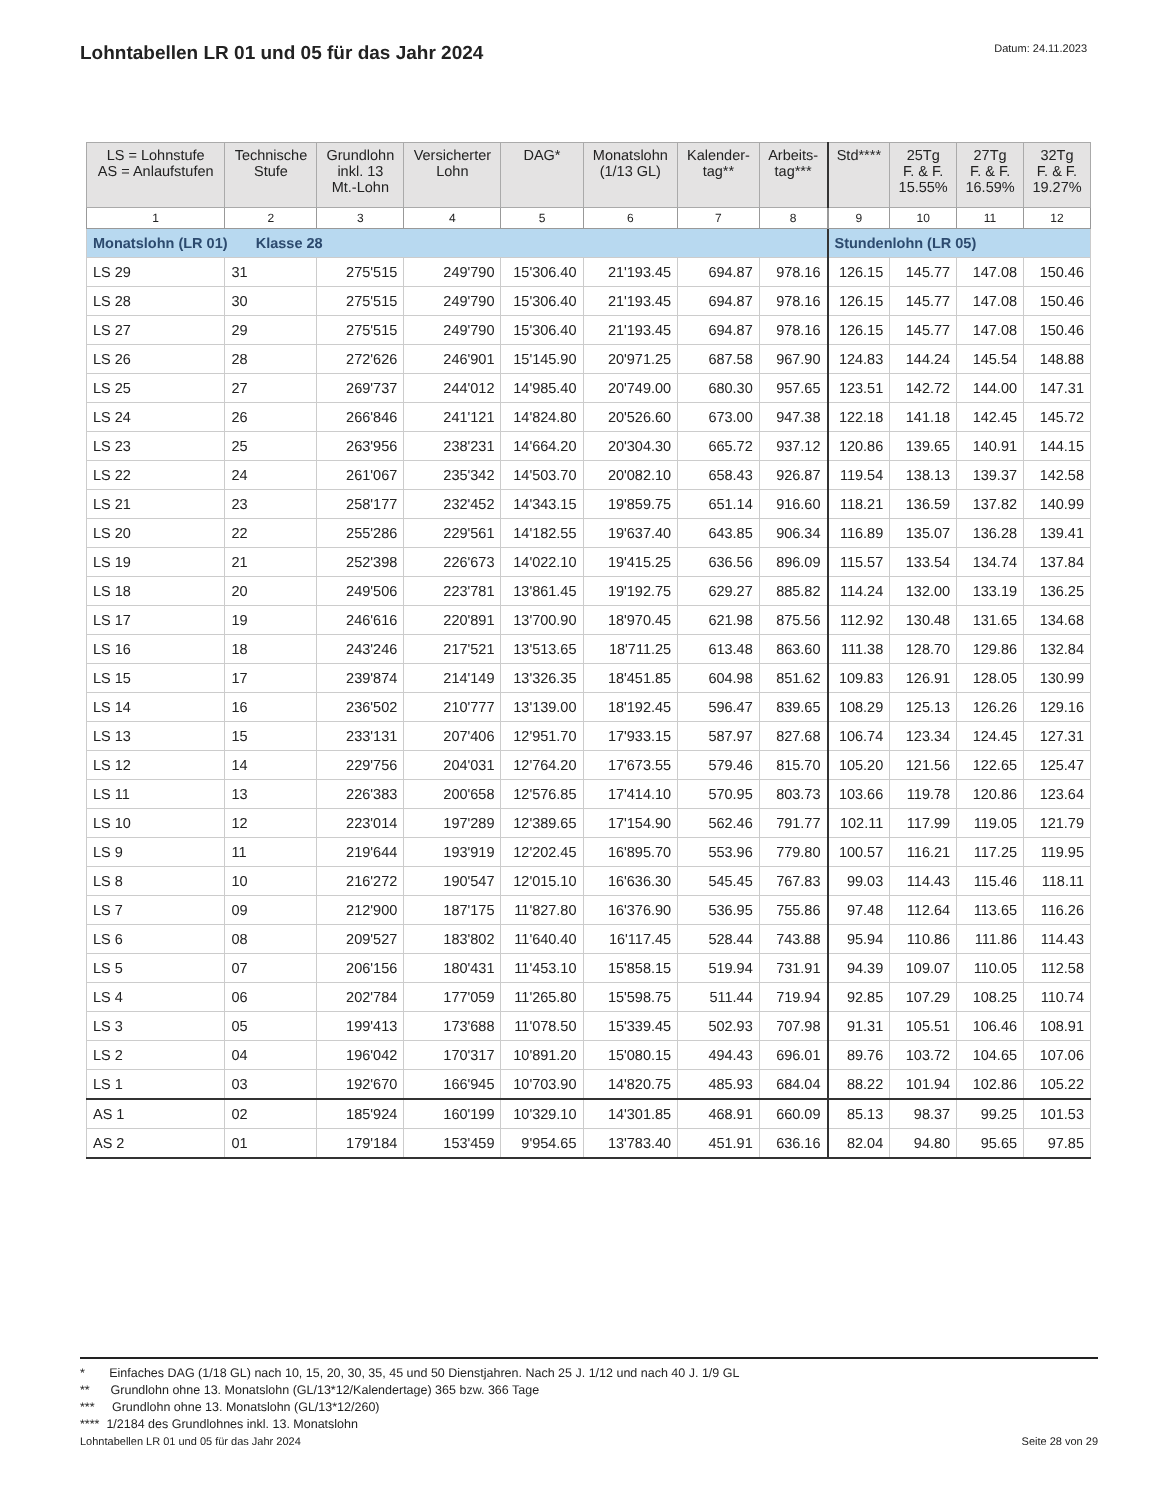Lohntabellen LR 01 und 05 für das Jahr 2024
Datum: 24.11.2023
| LS = Lohnstufe AS = Anlaufstufen | Technische Stufe | Grundlohn inkl. 13 Mt.-Lohn | Versicherter Lohn | DAG* | Monatslohn (1/13 GL) | Kalender- tag** | Arbeits- tag*** | Std**** | 25Tg F. & F. 15.55% | 27Tg F. & F. 16.59% | 32Tg F. & F. 19.27% |
| --- | --- | --- | --- | --- | --- | --- | --- | --- | --- | --- | --- |
| 1 | 2 | 3 | 4 | 5 | 6 | 7 | 8 | 9 | 10 | 11 | 12 |
| Monatslohn (LR 01) Klasse 28 | | | | | | | | Stundenlohn (LR 05) | | | |
| LS 29 | 31 | 275'515 | 249'790 | 15'306.40 | 21'193.45 | 694.87 | 978.16 | 126.15 | 145.77 | 147.08 | 150.46 |
| LS 28 | 30 | 275'515 | 249'790 | 15'306.40 | 21'193.45 | 694.87 | 978.16 | 126.15 | 145.77 | 147.08 | 150.46 |
| LS 27 | 29 | 275'515 | 249'790 | 15'306.40 | 21'193.45 | 694.87 | 978.16 | 126.15 | 145.77 | 147.08 | 150.46 |
| LS 26 | 28 | 272'626 | 246'901 | 15'145.90 | 20'971.25 | 687.58 | 967.90 | 124.83 | 144.24 | 145.54 | 148.88 |
| LS 25 | 27 | 269'737 | 244'012 | 14'985.40 | 20'749.00 | 680.30 | 957.65 | 123.51 | 142.72 | 144.00 | 147.31 |
| LS 24 | 26 | 266'846 | 241'121 | 14'824.80 | 20'526.60 | 673.00 | 947.38 | 122.18 | 141.18 | 142.45 | 145.72 |
| LS 23 | 25 | 263'956 | 238'231 | 14'664.20 | 20'304.30 | 665.72 | 937.12 | 120.86 | 139.65 | 140.91 | 144.15 |
| LS 22 | 24 | 261'067 | 235'342 | 14'503.70 | 20'082.10 | 658.43 | 926.87 | 119.54 | 138.13 | 139.37 | 142.58 |
| LS 21 | 23 | 258'177 | 232'452 | 14'343.15 | 19'859.75 | 651.14 | 916.60 | 118.21 | 136.59 | 137.82 | 140.99 |
| LS 20 | 22 | 255'286 | 229'561 | 14'182.55 | 19'637.40 | 643.85 | 906.34 | 116.89 | 135.07 | 136.28 | 139.41 |
| LS 19 | 21 | 252'398 | 226'673 | 14'022.10 | 19'415.25 | 636.56 | 896.09 | 115.57 | 133.54 | 134.74 | 137.84 |
| LS 18 | 20 | 249'506 | 223'781 | 13'861.45 | 19'192.75 | 629.27 | 885.82 | 114.24 | 132.00 | 133.19 | 136.25 |
| LS 17 | 19 | 246'616 | 220'891 | 13'700.90 | 18'970.45 | 621.98 | 875.56 | 112.92 | 130.48 | 131.65 | 134.68 |
| LS 16 | 18 | 243'246 | 217'521 | 13'513.65 | 18'711.25 | 613.48 | 863.60 | 111.38 | 128.70 | 129.86 | 132.84 |
| LS 15 | 17 | 239'874 | 214'149 | 13'326.35 | 18'451.85 | 604.98 | 851.62 | 109.83 | 126.91 | 128.05 | 130.99 |
| LS 14 | 16 | 236'502 | 210'777 | 13'139.00 | 18'192.45 | 596.47 | 839.65 | 108.29 | 125.13 | 126.26 | 129.16 |
| LS 13 | 15 | 233'131 | 207'406 | 12'951.70 | 17'933.15 | 587.97 | 827.68 | 106.74 | 123.34 | 124.45 | 127.31 |
| LS 12 | 14 | 229'756 | 204'031 | 12'764.20 | 17'673.55 | 579.46 | 815.70 | 105.20 | 121.56 | 122.65 | 125.47 |
| LS 11 | 13 | 226'383 | 200'658 | 12'576.85 | 17'414.10 | 570.95 | 803.73 | 103.66 | 119.78 | 120.86 | 123.64 |
| LS 10 | 12 | 223'014 | 197'289 | 12'389.65 | 17'154.90 | 562.46 | 791.77 | 102.11 | 117.99 | 119.05 | 121.79 |
| LS 9 | 11 | 219'644 | 193'919 | 12'202.45 | 16'895.70 | 553.96 | 779.80 | 100.57 | 116.21 | 117.25 | 119.95 |
| LS 8 | 10 | 216'272 | 190'547 | 12'015.10 | 16'636.30 | 545.45 | 767.83 | 99.03 | 114.43 | 115.46 | 118.11 |
| LS 7 | 09 | 212'900 | 187'175 | 11'827.80 | 16'376.90 | 536.95 | 755.86 | 97.48 | 112.64 | 113.65 | 116.26 |
| LS 6 | 08 | 209'527 | 183'802 | 11'640.40 | 16'117.45 | 528.44 | 743.88 | 95.94 | 110.86 | 111.86 | 114.43 |
| LS 5 | 07 | 206'156 | 180'431 | 11'453.10 | 15'858.15 | 519.94 | 731.91 | 94.39 | 109.07 | 110.05 | 112.58 |
| LS 4 | 06 | 202'784 | 177'059 | 11'265.80 | 15'598.75 | 511.44 | 719.94 | 92.85 | 107.29 | 108.25 | 110.74 |
| LS 3 | 05 | 199'413 | 173'688 | 11'078.50 | 15'339.45 | 502.93 | 707.98 | 91.31 | 105.51 | 106.46 | 108.91 |
| LS 2 | 04 | 196'042 | 170'317 | 10'891.20 | 15'080.15 | 494.43 | 696.01 | 89.76 | 103.72 | 104.65 | 107.06 |
| LS 1 | 03 | 192'670 | 166'945 | 10'703.90 | 14'820.75 | 485.93 | 684.04 | 88.22 | 101.94 | 102.86 | 105.22 |
| AS 1 | 02 | 185'924 | 160'199 | 10'329.10 | 14'301.85 | 468.91 | 660.09 | 85.13 | 98.37 | 99.25 | 101.53 |
| AS 2 | 01 | 179'184 | 153'459 | 9'954.65 | 13'783.40 | 451.91 | 636.16 | 82.04 | 94.80 | 95.65 | 97.85 |
* Einfaches DAG (1/18 GL) nach 10, 15, 20, 30, 35, 45 und 50 Dienstjahren. Nach 25 J. 1/12 und nach 40 J. 1/9 GL
** Grundlohn ohne 13. Monatslohn (GL/13*12/Kalendertage) 365 bzw. 366 Tage
*** Grundlohn ohne 13. Monatslohn (GL/13*12/260)
**** 1/2184 des Grundlohnes inkl. 13. Monatslohn
Lohntabellen LR 01 und 05 für das Jahr 2024 Seite 28 von 29